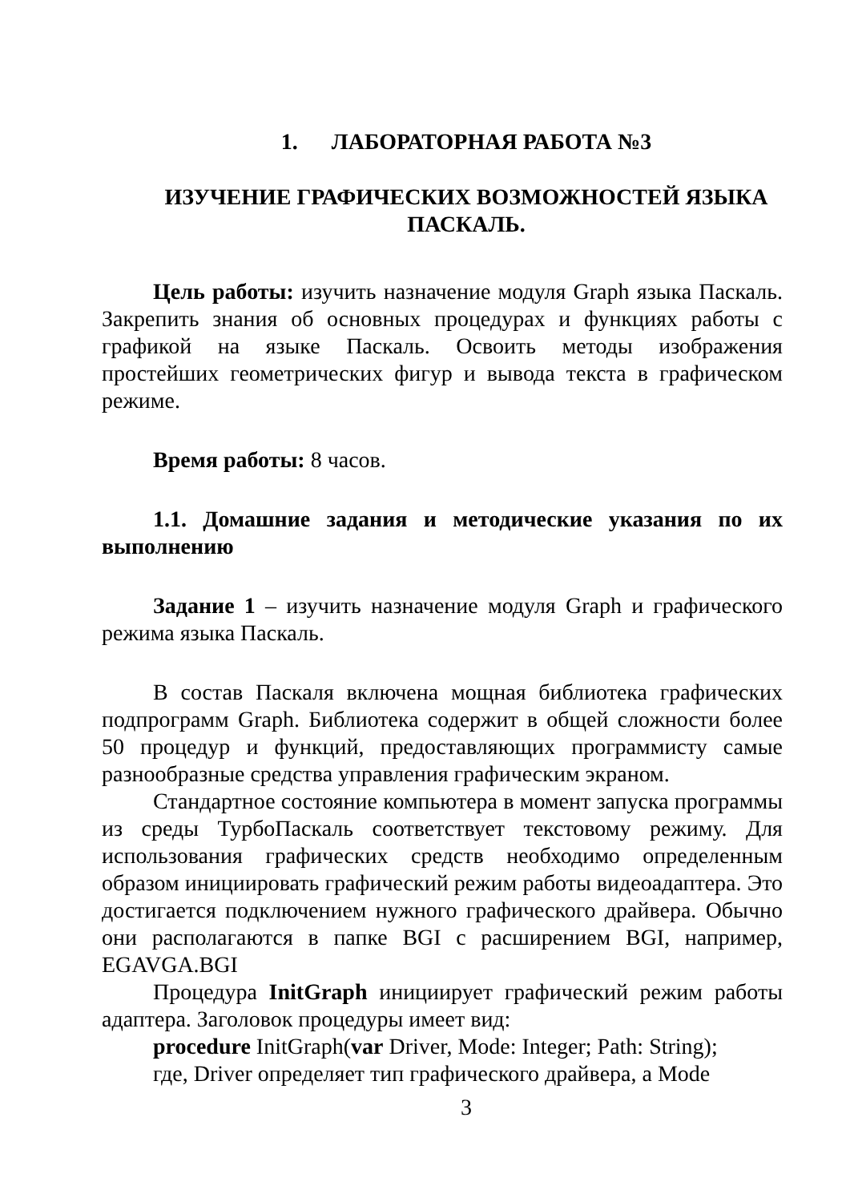1. ЛАБОРАТОРНАЯ РАБОТА №3
ИЗУЧЕНИЕ ГРАФИЧЕСКИХ ВОЗМОЖНОСТЕЙ ЯЗЫКА ПАСКАЛЬ.
Цель работы: изучить назначение модуля Graph языка Паскаль. Закрепить знания об основных процедурах и функциях работы с графикой на языке Паскаль. Освоить методы изображения простейших геометрических фигур и вывода текста в графическом режиме.
Время работы: 8 часов.
1.1. Домашние задания и методические указания по их выполнению
Задание 1 – изучить назначение модуля Graph и графического режима языка Паскаль.
В состав Паскаля включена мощная библиотека графических подпрограмм Graph. Библиотека содержит в общей сложности более 50 процедур и функций, предоставляющих программисту самые разнообразные средства управления графическим экраном.
Стандартное состояние компьютера в момент запуска программы из среды ТурбоПаскаль соответствует текстовому режиму. Для использования графических средств необходимо определенным образом инициировать графический режим работы видеоадаптера. Это достигается подключением нужного графического драйвера. Обычно они располагаются в папке BGI с расширением BGI, например, EGAVGA.BGI
Процедура InitGraph инициирует графический режим работы адаптера. Заголовок процедуры имеет вид:
procedure InitGraph(var Driver, Mode: Integer; Path: String);
где, Driver определяет тип графического драйвера, а Mode
3